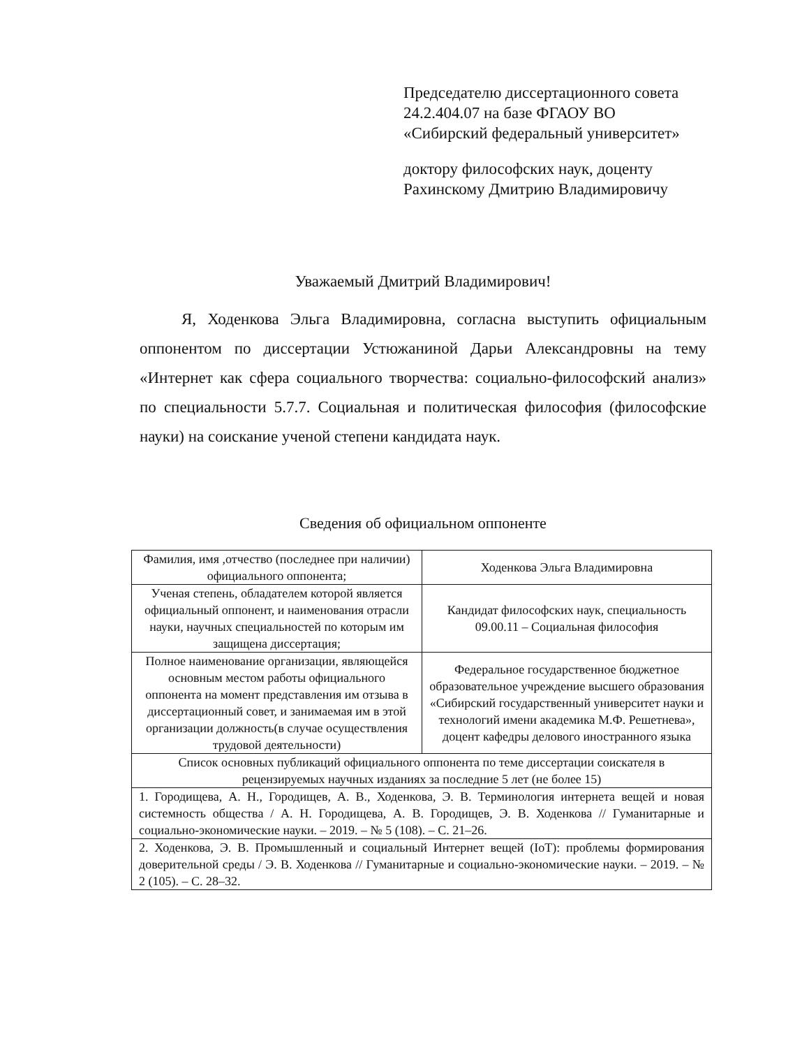Председателю диссертационного совета
24.2.404.07 на базе ФГАОУ ВО
«Сибирский федеральный университет»
доктору философских наук, доценту
Рахинскому Дмитрию Владимировичу
Уважаемый Дмитрий Владимирович!
Я, Ходенкова Эльга Владимировна, согласна выступить официальным оппонентом по диссертации Устюжаниной Дарьи Александровны на тему «Интернет как сфера социального творчества: социально-философский анализ» по специальности 5.7.7. Социальная и политическая философия (философские науки) на соискание ученой степени кандидата наук.
Сведения об официальном оппоненте
| Фамилия, имя ,отчество (последнее при наличии) официального оппонента; | Ходенкова Эльга Владимировна |
| Ученая степень, обладателем которой является официальный оппонент, и наименования отрасли науки, научных специальностей по которым им защищена диссертация; | Кандидат философских наук, специальность 09.00.11 – Социальная философия |
| Полное наименование организации, являющейся основным местом работы официального оппонента на момент представления им отзыва в диссертационный совет, и занимаемая им в этой организации должность(в случае осуществления трудовой деятельности) | Федеральное государственное бюджетное образовательное учреждение высшего образования «Сибирский государственный университет науки и технологий имени академика М.Ф. Решетнева», доцент кафедры делового иностранного языка |
| Список основных публикаций официального оппонента по теме диссертации соискателя в рецензируемых научных изданиях за последние 5 лет (не более 15) | |
| 1. Городищева, А. Н., Городищев, А. В., Ходенкова, Э. В. Терминология интернета вещей и новая системность общества / А. Н. Городищева, А. В. Городищев, Э. В. Ходенкова // Гуманитарные и социально-экономические науки. – 2019. – № 5 (108). – С. 21–26. | |
| 2. Ходенкова, Э. В. Промышленный и социальный Интернет вещей (IoT): проблемы формирования доверительной среды / Э. В. Ходенкова // Гуманитарные и социально-экономические науки. – 2019. – № 2 (105). – С. 28–32. | |